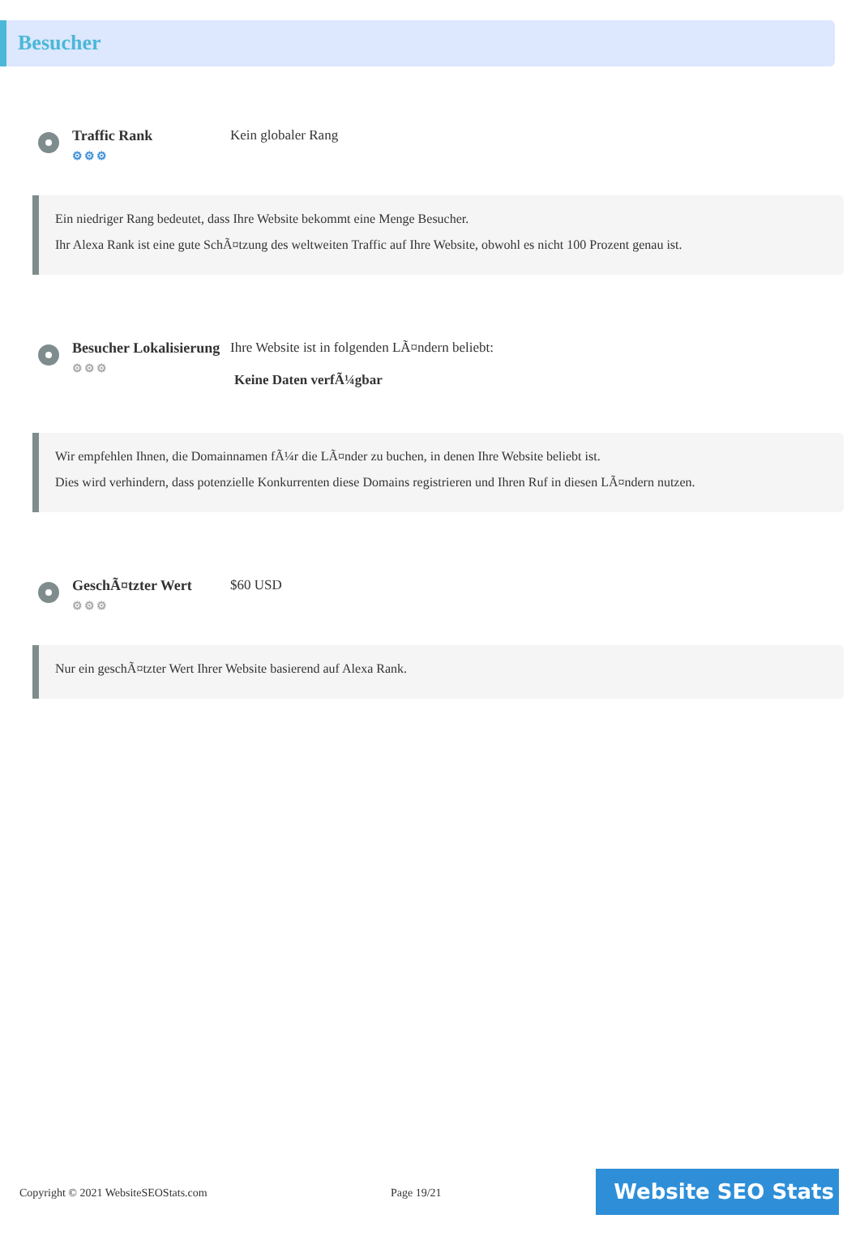Besucher
Traffic Rank
⚙⚙⚙
Kein globaler Rang
Ein niedriger Rang bedeutet, dass Ihre Website bekommt eine Menge Besucher.
Ihr Alexa Rank ist eine gute SchÃ¤tzung des weltweiten Traffic auf Ihre Website, obwohl es nicht 100 Prozent genau ist.
Besucher Lokalisierung
⚙⚙⚙
Ihre Website ist in folgenden LÃ¤ndern beliebt:
Keine Daten verfÃ¼gbar
Wir empfehlen Ihnen, die Domainnamen fÃ¼r die LÃ¤nder zu buchen, in denen Ihre Website beliebt ist.
Dies wird verhindern, dass potenzielle Konkurrenten diese Domains registrieren und Ihren Ruf in diesen LÃ¤ndern nutzen.
GeschÃ¤tzter Wert
⚙⚙⚙
$60 USD
Nur ein geschÃ¤tzter Wert Ihrer Website basierend auf Alexa Rank.
Copyright © 2021 WebsiteSEOStats.com Page 19/21 Website SEO Stats